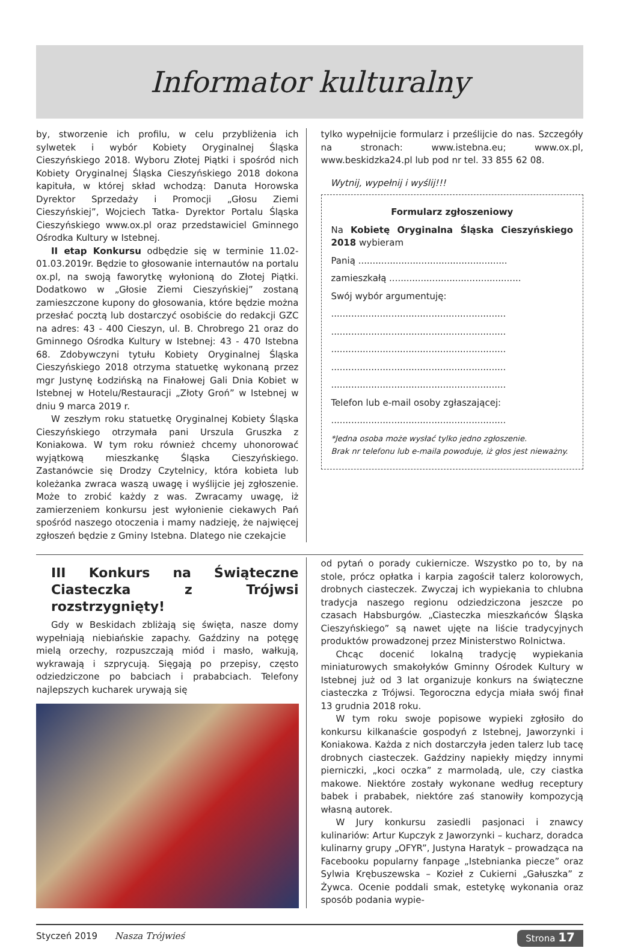Informator kulturalny
by, stworzenie ich profilu, w celu przybliżenia ich sylwetek i wybór Kobiety Oryginalnej Śląska Cieszyńskiego 2018. Wyboru Złotej Piątki i spośród nich Kobiety Oryginalnej Śląska Cieszyńskiego 2018 dokona kapituła, w której skład wchodzą: Danuta Horowska Dyrektor Sprzedaży i Promocji „Głosu Ziemi Cieszyńskiej”, Wojciech Tatka- Dyrektor Portalu Śląska Cieszyńskiego www.ox.pl oraz przedstawiciel Gminnego Ośrodka Kultury w Istebnej.
II etap Konkursu odbędzie się w terminie 11.02-01.03.2019r. Będzie to głosowanie internautów na portalu ox.pl, na swoją faworytkę wyłonioną do Złotej Piątki. Dodatkowo w „Głosie Ziemi Cieszyńskiej” zostaną zamieszczone kupony do głosowania, które będzie można przesłać pocztą lub dostarczyć osobiście do redakcji GZC na adres: 43 - 400 Cieszyn, ul. B. Chrobrego 21 oraz do Gminnego Ośrodka Kultury w Istebnej: 43 - 470 Istebna 68. Zdobywczyni tytułu Kobiety Oryginalnej Śląska Cieszyńskiego 2018 otrzyma statuetkę wykonaną przez mgr Justynę Łodzińską na Finałowej Gali Dnia Kobiet w Istebnej w Hotelu/Restauracji „Złoty Groń” w Istebnej w dniu 9 marca 2019 r.
W zeszłym roku statuetkę Oryginalnej Kobiety Śląska Cieszyńskiego otrzymała pani Urszula Gruszka z Koniakowa. W tym roku również chcemy uhonorować wyjątkową mieszkankę Śląska Cieszyńskiego. Zastanówcie się Drodzy Czytelnicy, która kobieta lub koleżanka zwraca waszą uwagę i wyślijcie jej zgłoszenie. Może to zrobić każdy z was. Zwracamy uwagę, iż zamierzeniem konkursu jest wyłonienie ciekawych Pań spośród naszego otoczenia i mamy nadzieję, że najwięcej zgłoszeń będzie z Gminy Istebna. Dlatego nie czekajcie
tylko wypełnijcie formularz i prześlijcie do nas. Szczegóły na stronach: www.istebna.eu; www.ox.pl, www.beskidzka24.pl lub pod nr tel. 33 855 62 08.
Wytnij, wypełnij i wyślij!!!
Formularz zgłoszeniowy
Na Kobietę Oryginalna Śląska Cieszyńskiego 2018 wybieram
Panią ....................................................
zamieszkałą ..............................................
Swój wybór argumentuję:
.............................................................
.............................................................
.............................................................
.............................................................
.............................................................
Telefon lub e-mail osoby zgłaszającej:
.............................................................
*Jedna osoba może wysłać tylko jedno zgłoszenie.
Brak nr telefonu lub e-maila powoduje, iż głos jest nieważny.
III Konkurs na Świąteczne Ciasteczka z Trójwsi rozstrzygnięty!
Gdy w Beskidach zbliżają się święta, nasze domy wypełniają niebiańskie zapachy. Gaździny na potęgę mielą orzechy, rozpuszczają miód i masło, wałkują, wykrawają i szprycują. Sięgają po przepisy, często odziedziczone po babciach i prababciach. Telefony najlepszych kucharek urywają się
od pytań o porady cukiernicze. Wszystko po to, by na stole, prócz opłatka i karpia zagościł talerz kolorowych, drobnych ciasteczek. Zwyczaj ich wypiekania to chlubna tradycja naszego regionu odziedziczona jeszcze po czasach Habsburgów. „Ciasteczka mieszkańców Śląska Cieszyńskiego” są nawet ujęte na liście tradycyjnych produktów prowadzonej przez Ministerstwo Rolnictwa.
Chcąc docenić lokalną tradycję wypiekania miniaturowych smakołyków Gminny Ośrodek Kultury w Istebnej już od 3 lat organizuje konkurs na świąteczne ciasteczka z Trójwsi. Tegoroczna edycja miała swój finał 13 grudnia 2018 roku.
W tym roku swoje popisowe wypieki zgłosiło do konkursu kilkanaście gospodyń z Istebnej, Jaworzynki i Koniakowa. Każda z nich dostarczyła jeden talerz lub tacę drobnych ciasteczek. Gaździny napiekły między innymi pierniczki, „koci oczka” z marmoladą, ule, czy ciastka makowe. Niektóre zostały wykonane według receptury babek i prababek, niektóre zaś stanowiły kompozycją własną autorek.
W Jury konkursu zasiedli pasjonaci i znawcy kulinariów: Artur Kupczyk z Jaworzynki – kucharz, doradca kulinarny grupy „OFYR”, Justyna Haratyk – prowadząca na Facebooku popularny fanpage „Istebnianka piecze” oraz Sylwia Krębuszewska – Kozieł z Cukierni „Gałuszka” z Żywca. Ocenie poddali smak, estetykę wykonania oraz sposób podania wypie-
Styczeń 2019 Nasza Trójwieś Strona 17